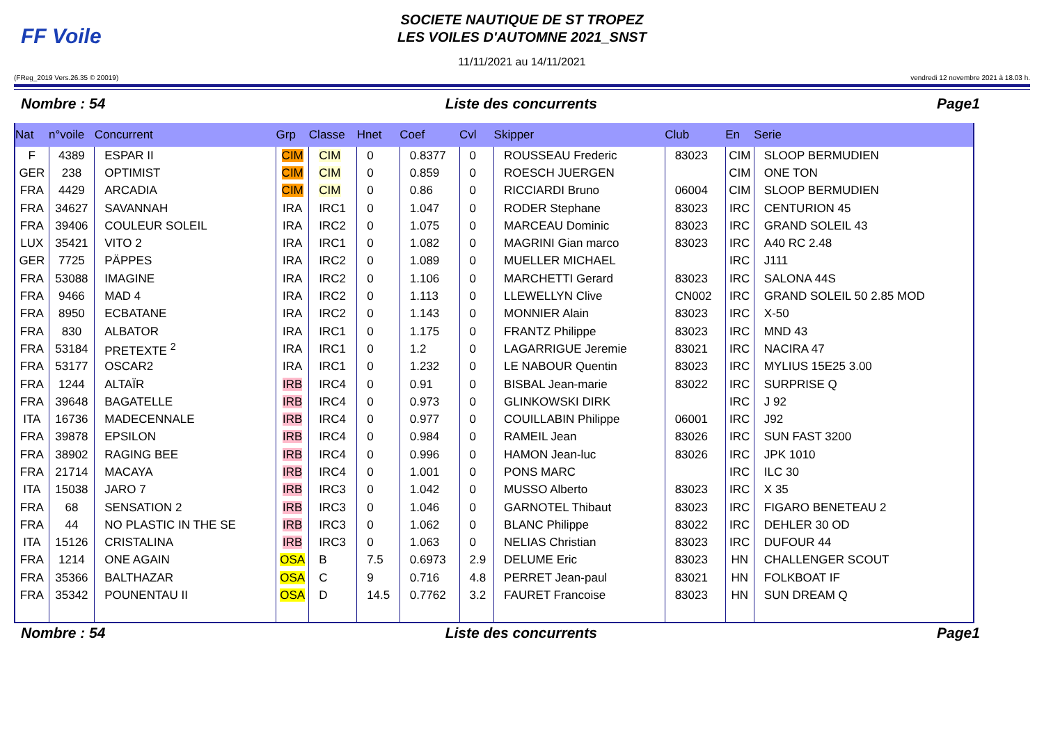FF Voile
SOCIETE NAUTIQUE DE ST TROPEZ
LES VOILES D'AUTOMNE 2021_SNST
11/11/2021 au 14/11/2021
(FReg_2019 Vers.26.35 © 20019) vendredi 12 novembre 2021 à 18.03 h.
Nombre : 54 Liste des concurrents Page1
| Nat | n°voile | Concurrent | Grp | Classe | Hnet | Coef | Cvl | Skipper | Club | En | Serie |
| --- | --- | --- | --- | --- | --- | --- | --- | --- | --- | --- | --- |
| F | 4389 | ESPAR II | CIM | CIM | 0 | 0.8377 | 0 | ROUSSEAU Frederic | 83023 | CIM | SLOOP BERMUDIEN |
| GER | 238 | OPTIMIST | CIM | CIM | 0 | 0.859 | 0 | ROESCH JUERGEN | | CIM | ONE TON |
| FRA | 4429 | ARCADIA | CIM | CIM | 0 | 0.86 | 0 | RICCIARDI Bruno | 06004 | CIM | SLOOP BERMUDIEN |
| FRA | 34627 | SAVANNAH | IRA | IRC1 | 0 | 1.047 | 0 | RODER Stephane | 83023 | IRC | CENTURION 45 |
| FRA | 39406 | COULEUR SOLEIL | IRA | IRC2 | 0 | 1.075 | 0 | MARCEAU Dominic | 83023 | IRC | GRAND SOLEIL 43 |
| LUX | 35421 | VITO 2 | IRA | IRC1 | 0 | 1.082 | 0 | MAGRINI Gian marco | 83023 | IRC | A40 RC 2.48 |
| GER | 7725 | PÄPPES | IRA | IRC2 | 0 | 1.089 | 0 | MUELLER MICHAEL | | IRC | J111 |
| FRA | 53088 | IMAGINE | IRA | IRC2 | 0 | 1.106 | 0 | MARCHETTI Gerard | 83023 | IRC | SALONA 44S |
| FRA | 9466 | MAD 4 | IRA | IRC2 | 0 | 1.113 | 0 | LLEWELLYN Clive | CN002 | IRC | GRAND SOLEIL 50 2.85 MOD |
| FRA | 8950 | ECBATANE | IRA | IRC2 | 0 | 1.143 | 0 | MONNIER Alain | 83023 | IRC | X-50 |
| FRA | 830 | ALBATOR | IRA | IRC1 | 0 | 1.175 | 0 | FRANTZ Philippe | 83023 | IRC | MND 43 |
| FRA | 53184 | PRETEXTE <sup>2</sup> | IRA | IRC1 | 0 | 1.2 | 0 | LAGARRIGUE Jeremie | 83021 | IRC | NACIRA 47 |
| FRA | 53177 | OSCAR2 | IRA | IRC1 | 0 | 1.232 | 0 | LE NABOUR Quentin | 83023 | IRC | MYLIUS 15E25 3.00 |
| FRA | 1244 | ALTAÏR | IRB | IRC4 | 0 | 0.91 | 0 | BISBAL Jean-marie | 83022 | IRC | SURPRISE Q |
| FRA | 39648 | BAGATELLE | IRB | IRC4 | 0 | 0.973 | 0 | GLINKOWSKI DIRK | | IRC | J 92 |
| ITA | 16736 | MADECENNALE | IRB | IRC4 | 0 | 0.977 | 0 | COUILLABIN Philippe | 06001 | IRC | J92 |
| FRA | 39878 | EPSILON | IRB | IRC4 | 0 | 0.984 | 0 | RAMEIL Jean | 83026 | IRC | SUN FAST 3200 |
| FRA | 38902 | RAGING BEE | IRB | IRC4 | 0 | 0.996 | 0 | HAMON Jean-luc | 83026 | IRC | JPK 1010 |
| FRA | 21714 | MACAYA | IRB | IRC4 | 0 | 1.001 | 0 | PONS MARC | | IRC | ILC 30 |
| ITA | 15038 | JARO 7 | IRB | IRC3 | 0 | 1.042 | 0 | MUSSO Alberto | 83023 | IRC | X 35 |
| FRA | 68 | SENSATION 2 | IRB | IRC3 | 0 | 1.046 | 0 | GARNOTEL Thibaut | 83023 | IRC | FIGARO BENETEAU 2 |
| FRA | 44 | NO PLASTIC IN THE SE | IRB | IRC3 | 0 | 1.062 | 0 | BLANC Philippe | 83022 | IRC | DEHLER 30 OD |
| ITA | 15126 | CRISTALINA | IRB | IRC3 | 0 | 1.063 | 0 | NELIAS Christian | 83023 | IRC | DUFOUR 44 |
| FRA | 1214 | ONE AGAIN | OSA | B | 7.5 | 0.6973 | 2.9 | DELUME Eric | 83023 | HN | CHALLENGER SCOUT |
| FRA | 35366 | BALTHAZAR | OSA | C | 9 | 0.716 | 4.8 | PERRET Jean-paul | 83021 | HN | FOLKBOAT IF |
| FRA | 35342 | POUNENTAU II | OSA | D | 14.5 | 0.7762 | 3.2 | FAURET Francoise | 83023 | HN | SUN DREAM Q |
Nombre : 54 Liste des concurrents Page1